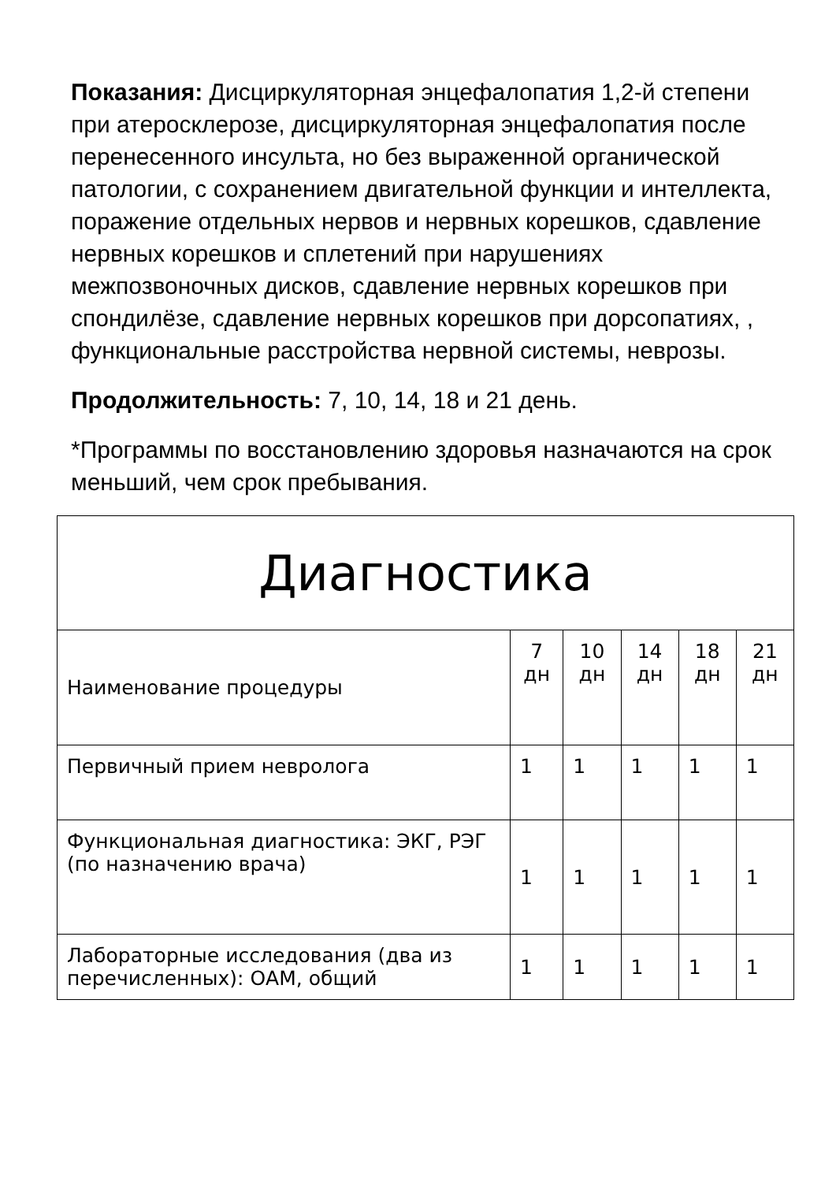Показания: Дисциркуляторная энцефалопатия 1,2-й степени при атеросклерозе, дисциркуляторная энцефалопатия после перенесенного инсульта, но без выраженной органической патологии, с сохранением двигательной функции и интеллекта, поражение отдельных нервов и нервных корешков, сдавление нервных корешков и сплетений при нарушениях межпозвоночных дисков, сдавление нервных корешков при спондилёзе, сдавление нервных корешков при дорсопатиях, , функциональные расстройства нервной системы, неврозы.
Продолжительность: 7, 10, 14, 18 и 21 день.
*Программы по восстановлению здоровья назначаются на срок меньший, чем срок пребывания.
| Диагностика | | | | | |
| --- | --- | --- | --- | --- | --- |
| Наименование процедуры | 7 дн | 10 дн | 14 дн | 18 дн | 21 дн |
| Первичный прием невролога | 1 | 1 | 1 | 1 | 1 |
| Функциональная диагностика: ЭКГ, РЭГ (по назначению врача) | 1 | 1 | 1 | 1 | 1 |
| Лабораторные исследования (два из перечисленных): ОАМ, общий | 1 | 1 | 1 | 1 | 1 |